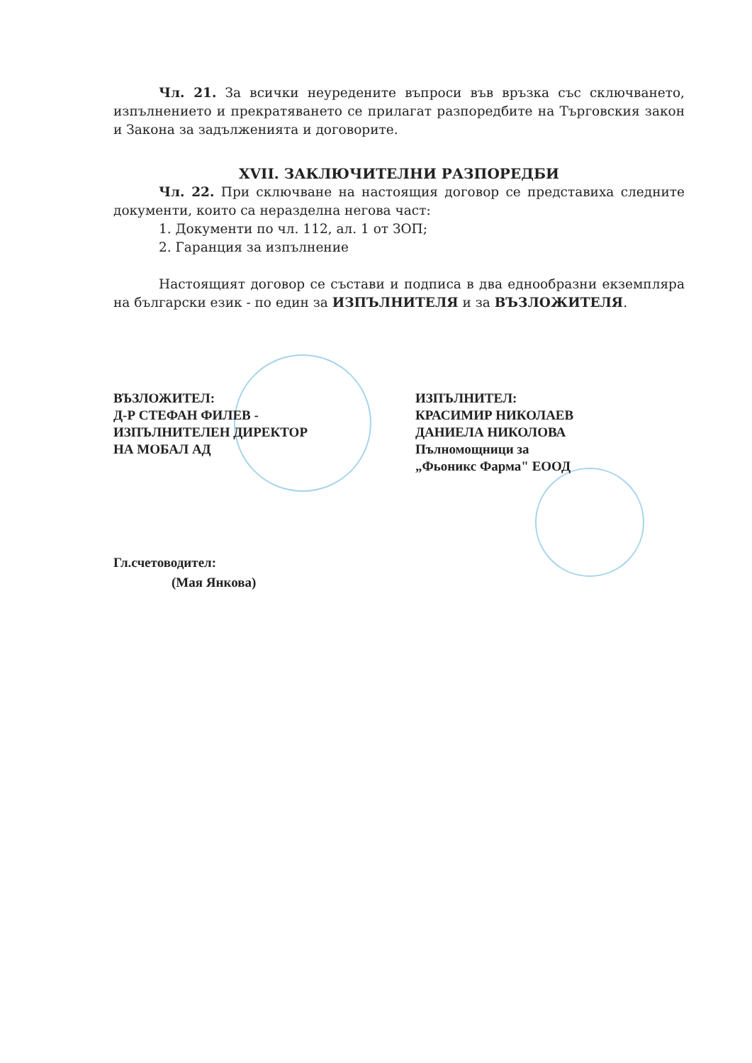Чл. 21. За всички неуредените въпроси във връзка със сключването, изпълнението и прекратяването се прилагат разпоредбите на Търговския закон и Закона за задълженията и договорите.
XVII. ЗАКЛЮЧИТЕЛНИ РАЗПОРЕДБИ
Чл. 22. При сключване на настоящия договор се представиха следните документи, които са неразделна негова част:
1. Документи по чл. 112, ал. 1 от ЗОП;
2. Гаранция за изпълнение
Настоящият договор се състави и подписа в два еднообразни екземпляра на български език - по един за ИЗПЪЛНИТЕЛЯ и за ВЪЗЛОЖИТЕЛЯ.
ВЪЗЛОЖИТЕЛ:
Д-Р СТЕФАН ФИЛЕВ -
ИЗПЪЛНИТЕЛЕН ДИРЕКТОР
НА МОБАЛ АД
ИЗПЪЛНИТЕЛ:
КРАСИМИР НИКОЛАЕВ
ДАНИЕЛА НИКОЛОВА
Пълномощници за
„Фьоникс Фарма" ЕООД
Гл.счетоводител:
(Мая Янкова)